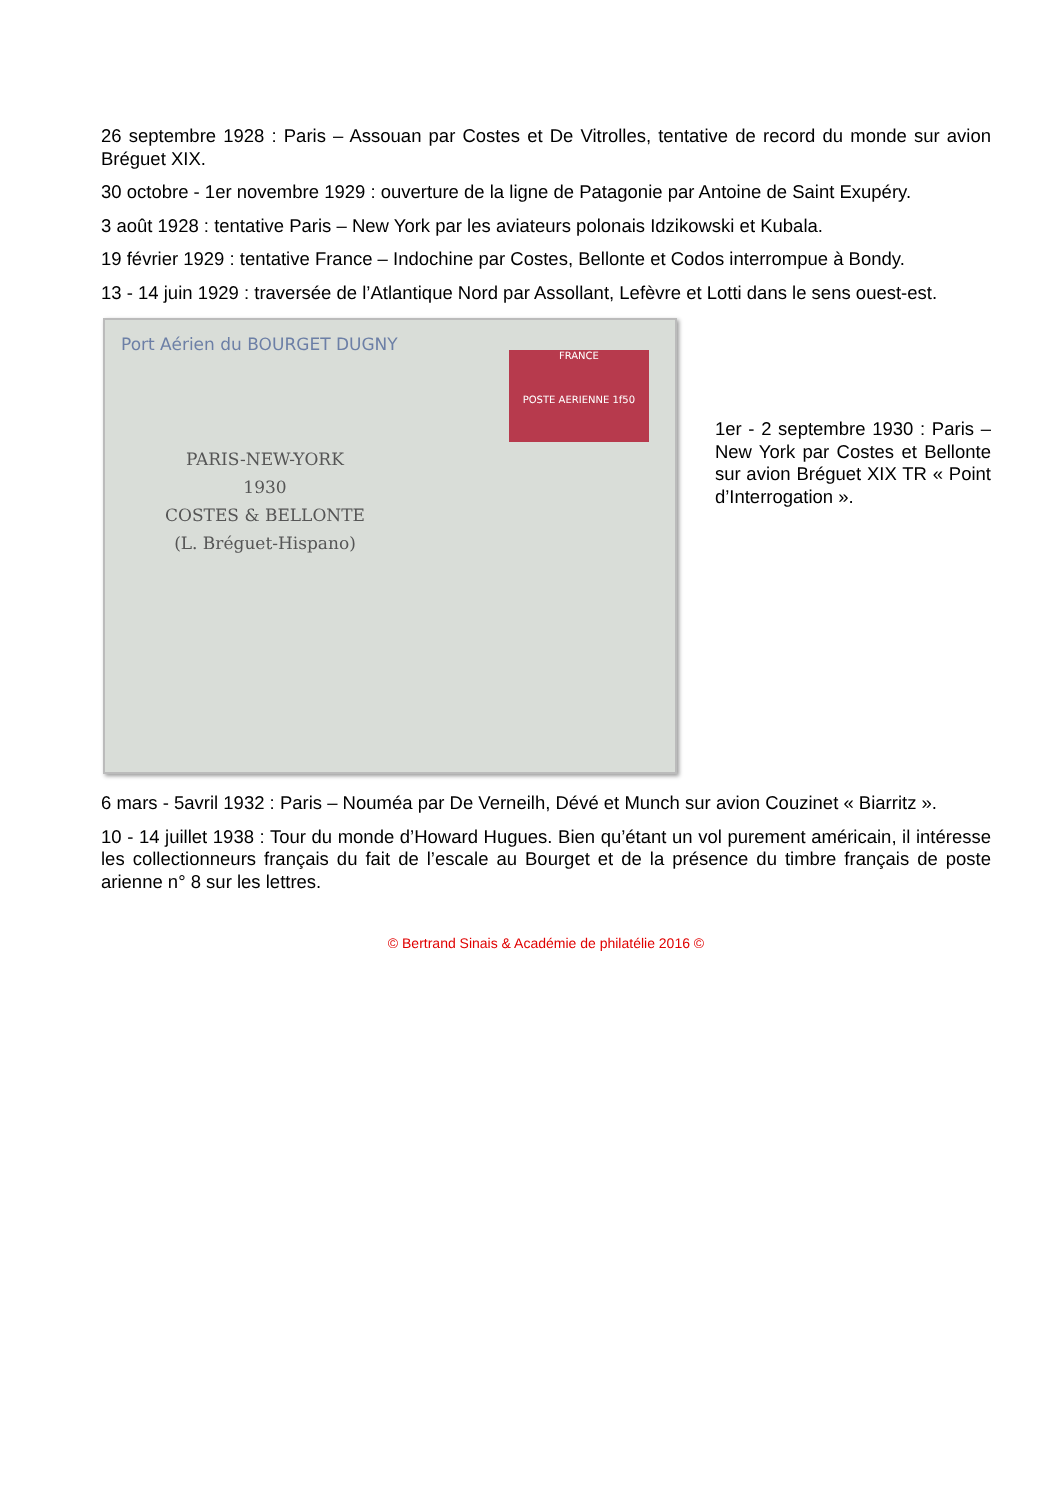26 septembre 1928 : Paris – Assouan par Costes et De Vitrolles, tentative de record du monde sur avion Bréguet XIX.
30 octobre - 1er novembre 1929 : ouverture de la ligne de Patagonie par Antoine de Saint Exupéry.
3 août 1928 : tentative Paris – New York par les aviateurs polonais Idzikowski et Kubala.
19 février 1929 : tentative France – Indochine par Costes, Bellonte et Codos interrompue à Bondy.
13 - 14 juin 1929 : traversée de l’Atlantique Nord par Assollant, Lefèvre et Lotti dans le sens ouest-est.
Port Aérien du BOURGET DUGNY
FRANCE
POSTE AERIENNE 1f50
PARIS-NEW-YORK
1930
COSTES & BELLONTE
(L. Bréguet-Hispano)
1er - 2 septembre 1930 : Paris – New York par Costes et Bellonte sur avion Bréguet XIX TR « Point d’Interrogation ».
6 mars - 5avril 1932 : Paris – Nouméa par De Verneilh, Dévé et Munch sur avion Couzinet « Biarritz ».
10 - 14 juillet 1938 : Tour du monde d’Howard Hugues. Bien qu’étant un vol purement américain, il intéresse les collectionneurs français du fait de l’escale au Bourget et de la présence du timbre français de poste arienne n° 8 sur les lettres.
© Bertrand Sinais & Académie de philatélie 2016 ©